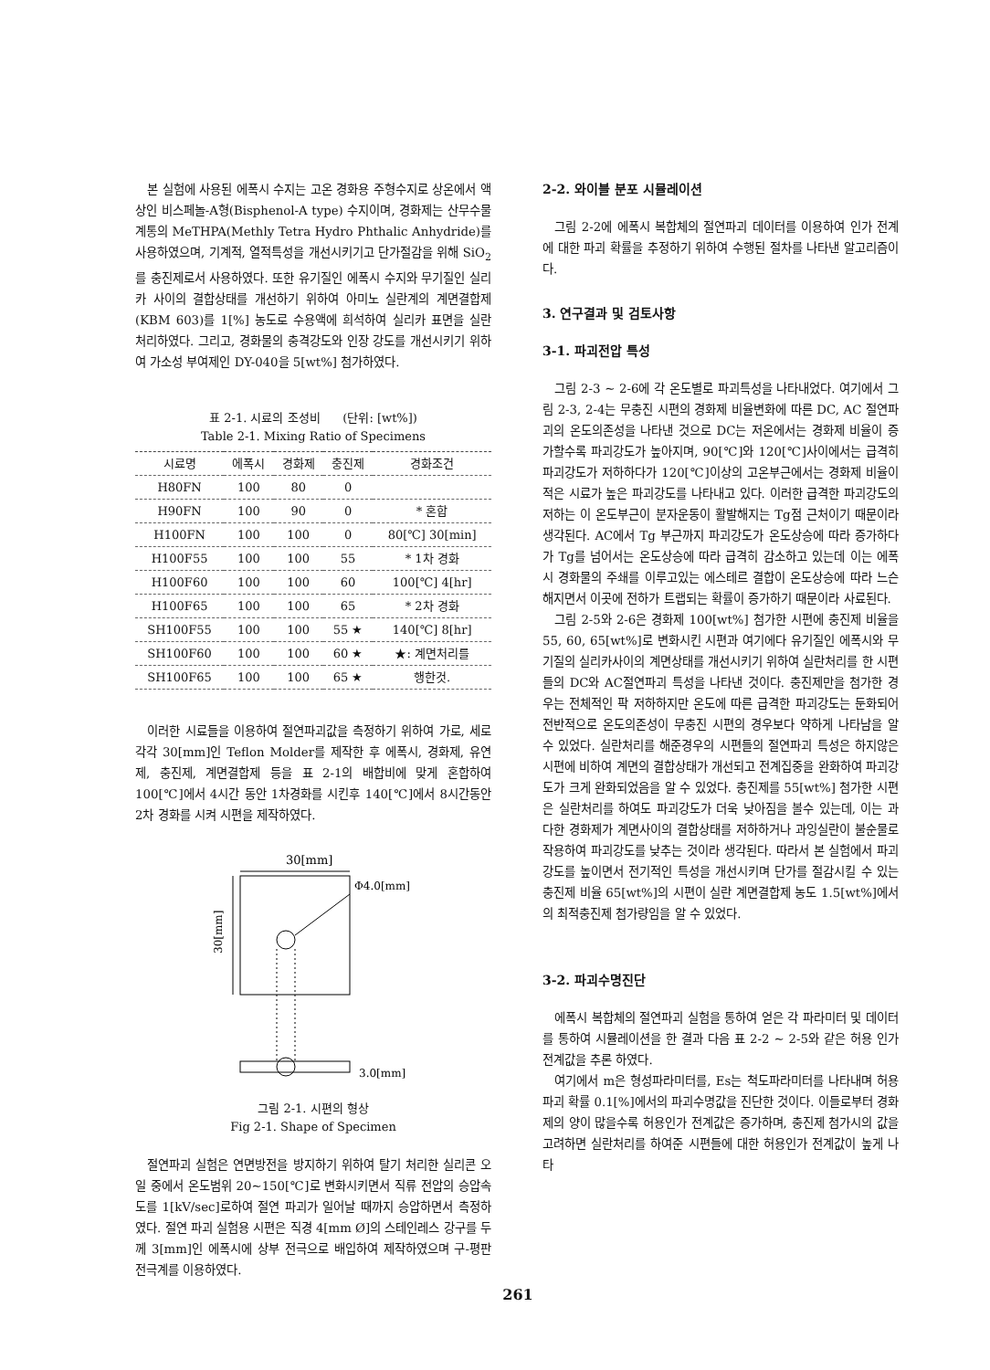본 실험에 사용된 에폭시 수지는 고온 경화용 주형수지로 상온에서 액상인 비스페놀-A형(Bisphenol-A type) 수지이며, 경화제는 산무수물 계통의 MeTHPA(Methly Tetra Hydro Phthalic Anhydride)를 사용하였으며, 기계적, 열적특성을 개선시키기고 단가절감을 위해 SiO<sub>2</sub>를 충진제로서 사용하였다. 또한 유기질인 에폭시 수지와 무기질인 실리카 사이의 결합상태를 개선하기 위하여 아미노 실란계의 계면결합제(KBM 603)를 1[%] 농도로 수용액에 희석하여 실리카 표면을 실란 처리하였다. 그리고, 경화물의 충격강도와 인장 강도를 개선시키기 위하여 가소성 부여제인 DY-040을 5[wt%] 첨가하였다.
표 2-1. 시료의 조성비 (단위: [wt%])
Table 2-1. Mixing Ratio of Specimens
| 시료명 | 에폭시 | 경화제 | 충진제 | 경화조건 |
| --- | --- | --- | --- | --- |
| H80FN | 100 | 80 | 0 | |
| H90FN | 100 | 90 | 0 | * 혼합 |
| H100FN | 100 | 100 | 0 | 80[℃] 30[min] |
| H100F55 | 100 | 100 | 55 | * 1차 경화 |
| H100F60 | 100 | 100 | 60 | 100[℃] 4[hr] |
| H100F65 | 100 | 100 | 65 | * 2차 경화 |
| SH100F55 | 100 | 100 | 55 ★ | 140[℃] 8[hr] |
| SH100F60 | 100 | 100 | 60 ★ | ★: 계면처리를 |
| SH100F65 | 100 | 100 | 65 ★ | 행한것. |
이러한 시료들을 이용하여 절연파괴값을 측정하기 위하여 가로, 세로 각각 30[mm]인 Teflon Molder를 제작한 후 에폭시, 경화제, 유연제, 충진제, 계면결합제 등을 표 2-1의 배합비에 맞게 혼합하여 100[℃]에서 4시간 동안 1차경화를 시킨후 140[℃]에서 8시간동안 2차 경화를 시켜 시편을 제작하였다.
30[mm]
Φ4.0[mm]
30[mm]
3.0[mm]
그림 2-1. 시편의 형상
Fig 2-1. Shape of Specimen
절연파괴 실험은 연면방전을 방지하기 위하여 탈기 처리한 실리콘 오일 중에서 온도범위 20~150[℃]로 변화시키면서 직류 전압의 승압속도를 1[kV/sec]로하여 절연 파괴가 일어날 때까지 승압하면서 측정하였다. 절연 파괴 실험용 시편은 직경 4[mm Ø]의 스테인레스 강구를 두께 3[mm]인 에폭시에 상부 전극으로 배입하여 제작하였으며 구-평판 전극계를 이용하였다.
2-2. 와이블 분포 시뮬레이션
그림 2-2에 에폭시 복합체의 절연파괴 데이터를 이용하여 인가 전계에 대한 파괴 확률을 추정하기 위하여 수행된 절차를 나타낸 알고리즘이다.
3. 연구결과 및 검토사항
3-1. 파괴전압 특성
그림 2-3 ~ 2-6에 각 온도별로 파괴특성을 나타내었다. 여기에서 그림 2-3, 2-4는 무충진 시편의 경화제 비율변화에 따른 DC, AC 절연파괴의 온도의존성을 나타낸 것으로 DC는 저온에서는 경화제 비율이 증가할수록 파괴강도가 높아지며, 90[℃]와 120[℃]사이에서는 급격히 파괴강도가 저하하다가 120[℃]이상의 고온부근에서는 경화제 비율이 적은 시료가 높은 파괴강도를 나타내고 있다. 이러한 급격한 파괴강도의 저하는 이 온도부근이 분자운동이 활발해지는 Tg점 근처이기 때문이라 생각된다. AC에서 Tg 부근까지 파괴강도가 온도상승에 따라 증가하다가 Tg를 넘어서는 온도상승에 따라 급격히 감소하고 있는데 이는 에폭시 경화물의 주쇄를 이루고있는 에스테르 결합이 온도상승에 따라 느슨해지면서 이곳에 전하가 트랩되는 확률이 증가하기 때문이라 사료된다.
그림 2-5와 2-6은 경화제 100[wt%] 첨가한 시편에 충진제 비율을 55, 60, 65[wt%]로 변화시킨 시편과 여기에다 유기질인 에폭시와 무기질의 실리카사이의 계면상태를 개선시키기 위하여 실란처리를 한 시편들의 DC와 AC절연파괴 특성을 나타낸 것이다. 충진제만을 첨가한 경우는 전체적인 팍 저하하지만 온도에 따른 급격한 파괴강도는 둔화되어 전반적으로 온도의존성이 무충진 시편의 경우보다 약하게 나타남을 알 수 있었다. 실란처리를 해준경우의 시편들의 절연파괴 특성은 하지않은 시편에 비하여 계면의 결합상태가 개선되고 전계집중을 완화하여 파괴강도가 크게 완화되었음을 알 수 있었다. 충진제를 55[wt%] 첨가한 시편은 실란처리를 하여도 파괴강도가 더욱 낮아짐을 볼수 있는데, 이는 과다한 경화제가 계면사이의 결합상태를 저하하거나 과잉실란이 불순물로 작용하여 파괴강도를 낮추는 것이라 생각된다. 따라서 본 실험에서 파괴강도를 높이면서 전기적인 특성을 개선시키며 단가를 절감시킬 수 있는 충진제 비율 65[wt%]의 시편이 실란 계면결합제 농도 1.5[wt%]에서의 최적충진제 첨가량임을 알 수 있었다.
3-2. 파괴수명진단
에폭시 복합체의 절연파괴 실험을 통하여 얻은 각 파라미터 및 데이터를 통하여 시뮬레이션을 한 결과 다음 표 2-2 ~ 2-5와 같은 허용 인가 전계값을 추론 하였다.
여기에서 m은 형성파라미터를, Es는 척도파라미터를 나타내며 허용파괴 확률 0.1[%]에서의 파괴수명값을 진단한 것이다. 이들로부터 경화제의 양이 많을수록 허용인가 전계값은 증가하며, 충진제 첨가시의 값을 고려하면 실란처리를 하여준 시편들에 대한 허용인가 전계값이 높게 나타
261